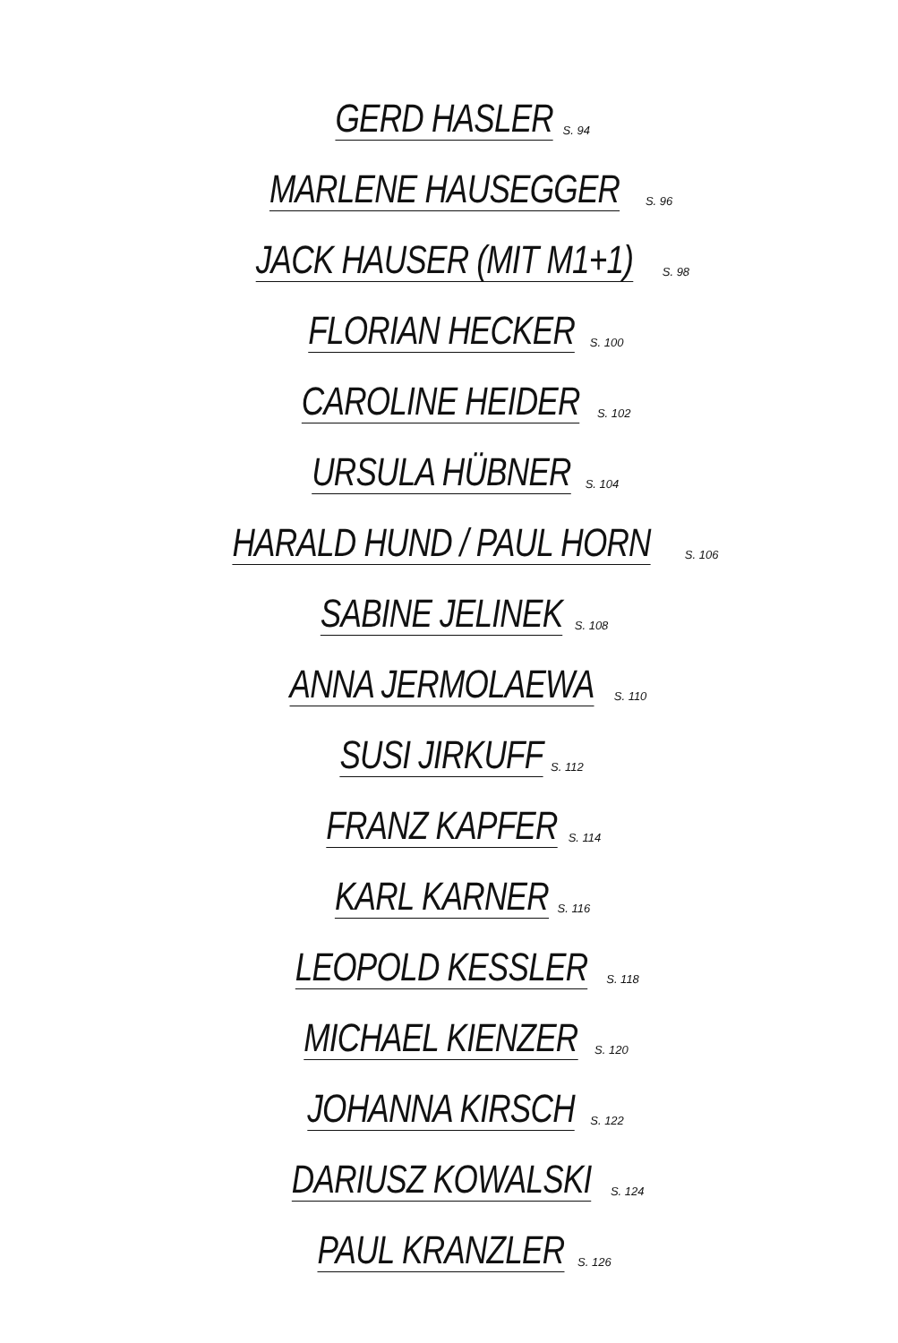GERD HASLER S. 94
MARLENE HAUSEGGER S. 96
JACK HAUSER (MIT M1+1) S. 98
FLORIAN HECKER S. 100
CAROLINE HEIDER S. 102
URSULA HÜBNER S. 104
HARALD HUND / PAUL HORN S. 106
SABINE JELINEK S. 108
ANNA JERMOLAEWA S. 110
SUSI JIRKUFF S. 112
FRANZ KAPFER S. 114
KARL KARNER S. 116
LEOPOLD KESSLER S. 118
MICHAEL KIENZER S. 120
JOHANNA KIRSCH S. 122
DARIUSZ KOWALSKI S. 124
PAUL KRANZLER S. 126